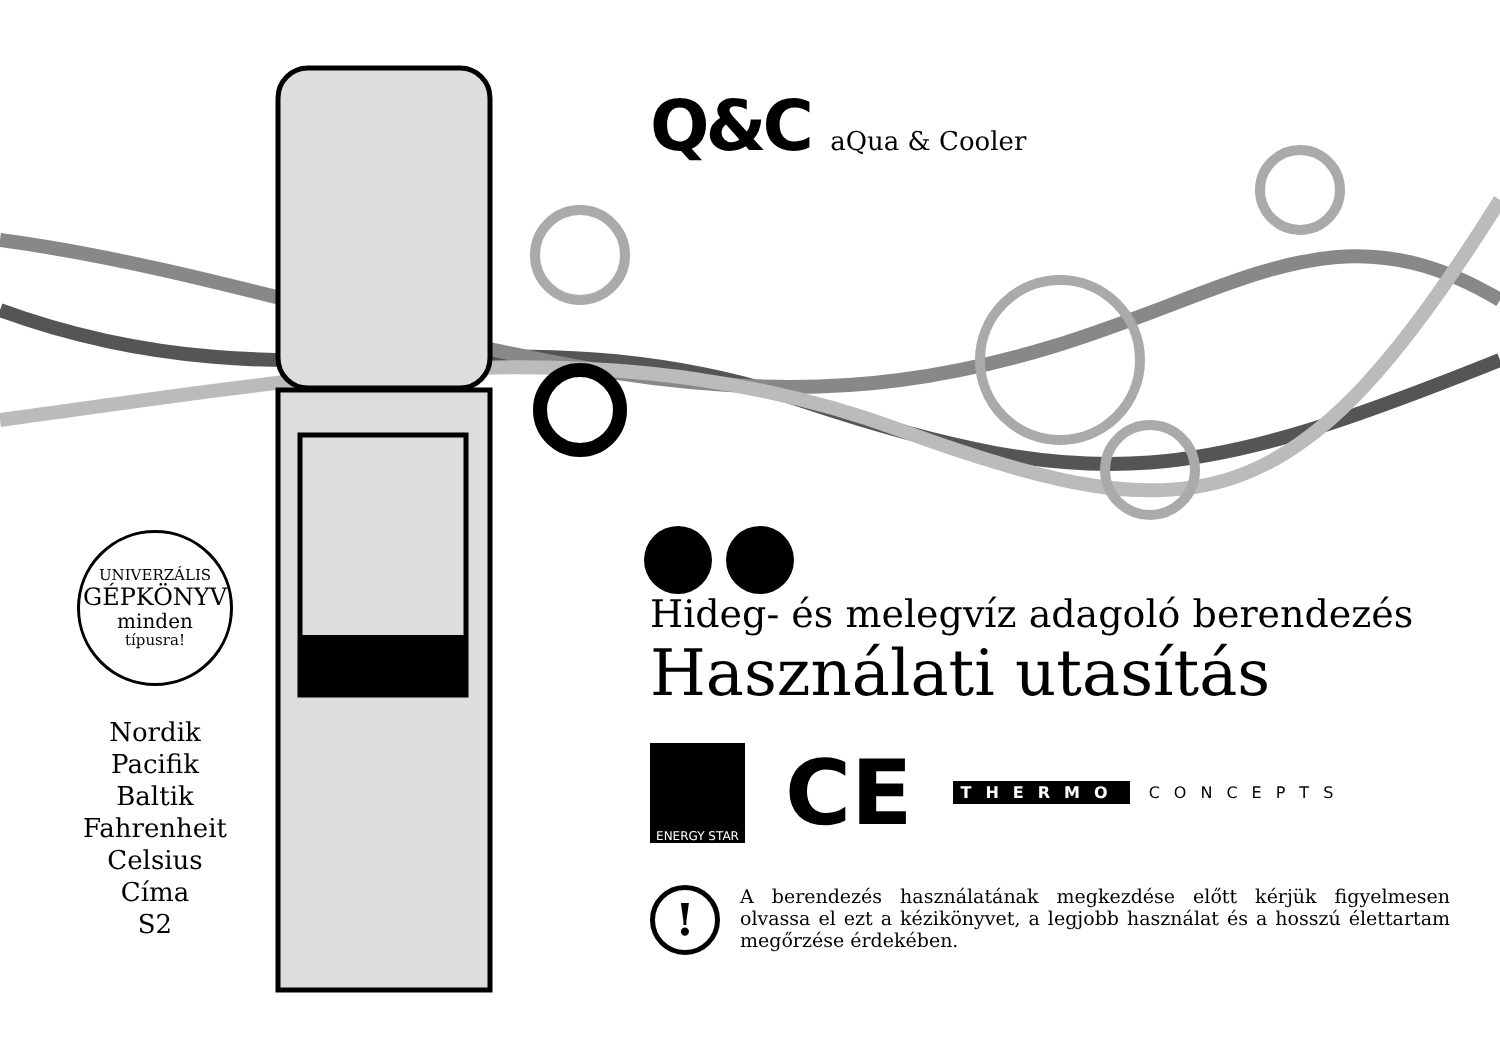UNIVERZÁLIS
GÉPKÖNYV
minden
típusra!
Nordik
Pacifik
Baltik
Fahrenheit
Celsius
Címa
S2
Q&C aQua & Cooler
Hideg- és melegvíz adagoló berendezés
Használati utasítás
ENERGY STAR
CE
THERMO CONCEPTS
!
A berendezés használatának megkezdése előtt kérjük figyelmesen olvassa el ezt a kézikönyvet, a legjobb használat és a hosszú élettartam megőrzése érdekében.